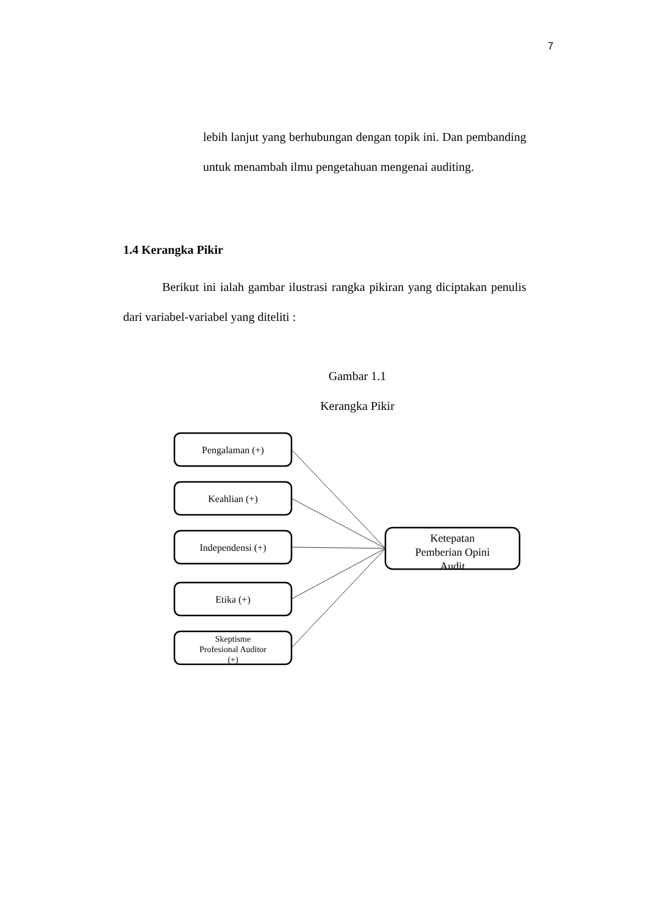7
lebih lanjut yang berhubungan dengan topik ini. Dan pembanding untuk menambah ilmu pengetahuan mengenai auditing.
1.4 Kerangka Pikir
Berikut ini ialah gambar ilustrasi rangka pikiran yang diciptakan penulis dari variabel-variabel yang diteliti :
Gambar 1.1
Kerangka Pikir
Pengalaman (+)
Keahlian (+)
Independensi (+)
Etika (+)
Skeptisme
Profesional Auditor
(+)
Ketepatan
Pemberian Opini
Audit